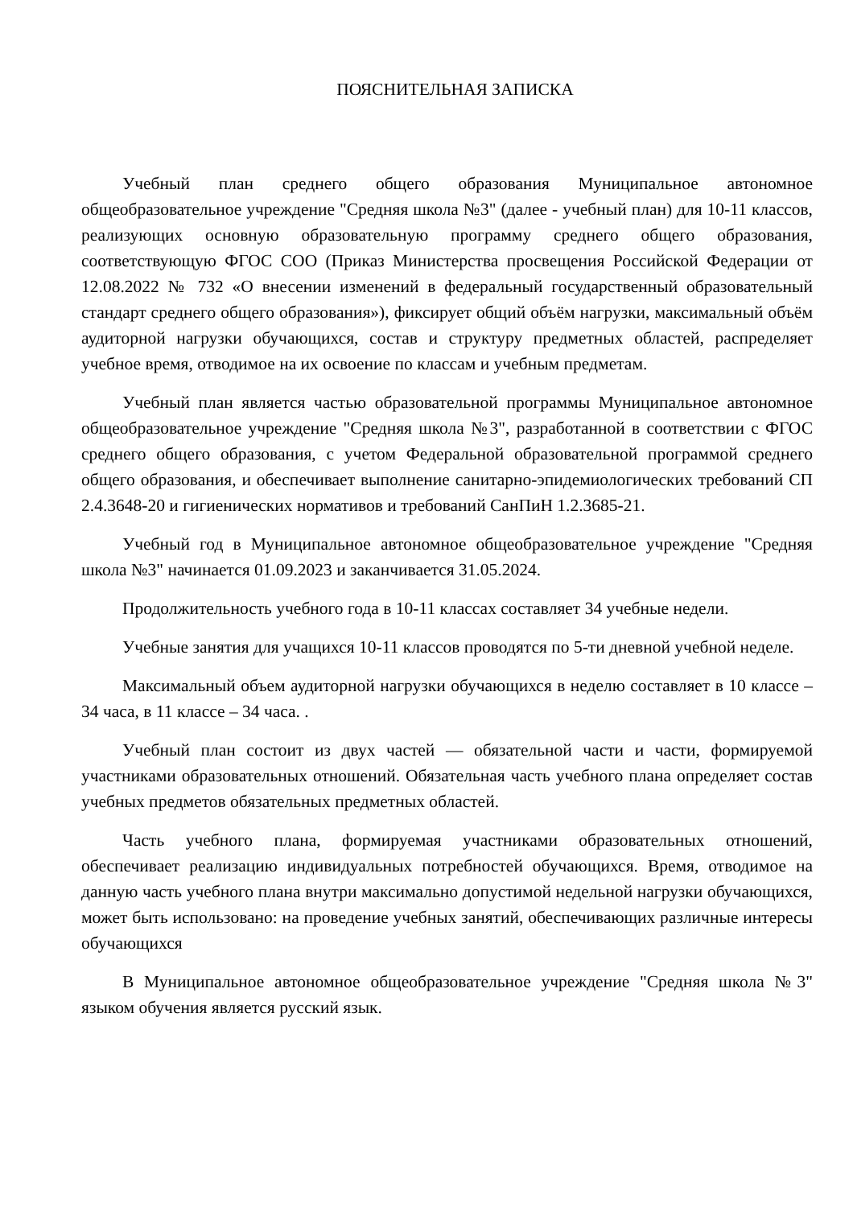ПОЯСНИТЕЛЬНАЯ ЗАПИСКА
Учебный план среднего общего образования Муниципальное автономное общеобразовательное учреждение "Средняя школа №3" (далее - учебный план) для 10-11 классов, реализующих основную образовательную программу среднего общего образования, соответствующую ФГОС СОО (Приказ Министерства просвещения Российской Федерации от 12.08.2022 № 732 «О внесении изменений в федеральный государственный образовательный стандарт среднего общего образования»), фиксирует общий объём нагрузки, максимальный объём аудиторной нагрузки обучающихся, состав и структуру предметных областей, распределяет учебное время, отводимое на их освоение по классам и учебным предметам.
Учебный план является частью образовательной программы Муниципальное автономное общеобразовательное учреждение "Средняя школа №3", разработанной в соответствии с ФГОС среднего общего образования, с учетом Федеральной образовательной программой среднего общего образования, и обеспечивает выполнение санитарно-эпидемиологических требований СП 2.4.3648-20 и гигиенических нормативов и требований СанПиН 1.2.3685-21.
Учебный год в Муниципальное автономное общеобразовательное учреждение "Средняя школа №3" начинается 01.09.2023 и заканчивается 31.05.2024.
Продолжительность учебного года в 10-11 классах составляет 34 учебные недели.
Учебные занятия для учащихся 10-11 классов проводятся по 5-ти дневной учебной неделе.
Максимальный объем аудиторной нагрузки обучающихся в неделю составляет в 10 классе – 34 часа, в 11 классе – 34 часа. .
Учебный план состоит из двух частей — обязательной части и части, формируемой участниками образовательных отношений. Обязательная часть учебного плана определяет состав учебных предметов обязательных предметных областей.
Часть учебного плана, формируемая участниками образовательных отношений, обеспечивает реализацию индивидуальных потребностей обучающихся. Время, отводимое на данную часть учебного плана внутри максимально допустимой недельной нагрузки обучающихся, может быть использовано: на проведение учебных занятий, обеспечивающих различные интересы обучающихся
В Муниципальное автономное общеобразовательное учреждение "Средняя школа №3" языком обучения является русский язык.